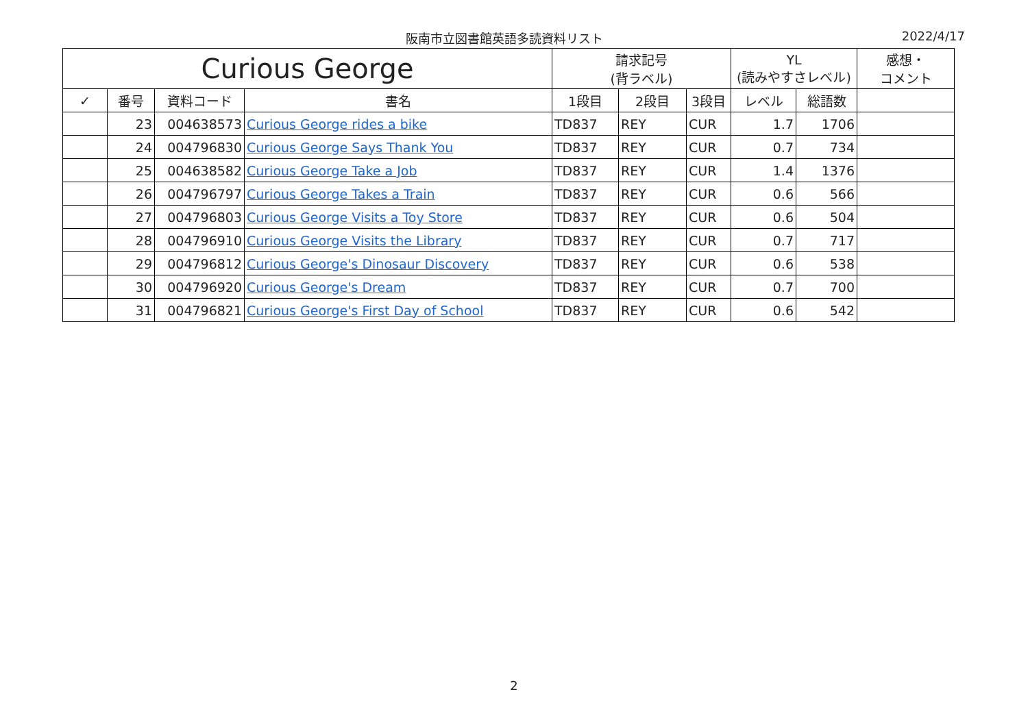阪南市立図書館英語多読資料リスト 2022/4/17
| Curious George | | | | 請求記号 (背ラベル) | | | YL (読みやすさレベル) | | 感想・ コメント |
| --- | --- | --- | --- | --- | --- | --- | --- | --- | --- |
| ✓ | 番号 | 資料コード | 書名 | 1段目 | 2段目 | 3段目 | レベル | 総語数 | |
| | 23 | 004638573 | Curious George rides a bike | TD837 | REY | CUR | 1.7 | 1706 | |
| | 24 | 004796830 | Curious George Says Thank You | TD837 | REY | CUR | 0.7 | 734 | |
| | 25 | 004638582 | Curious George Take a Job | TD837 | REY | CUR | 1.4 | 1376 | |
| | 26 | 004796797 | Curious George Takes a Train | TD837 | REY | CUR | 0.6 | 566 | |
| | 27 | 004796803 | Curious George Visits a Toy Store | TD837 | REY | CUR | 0.6 | 504 | |
| | 28 | 004796910 | Curious George Visits the Library | TD837 | REY | CUR | 0.7 | 717 | |
| | 29 | 004796812 | Curious George's Dinosaur Discovery | TD837 | REY | CUR | 0.6 | 538 | |
| | 30 | 004796920 | Curious George's Dream | TD837 | REY | CUR | 0.7 | 700 | |
| | 31 | 004796821 | Curious George's First Day of School | TD837 | REY | CUR | 0.6 | 542 | |
2